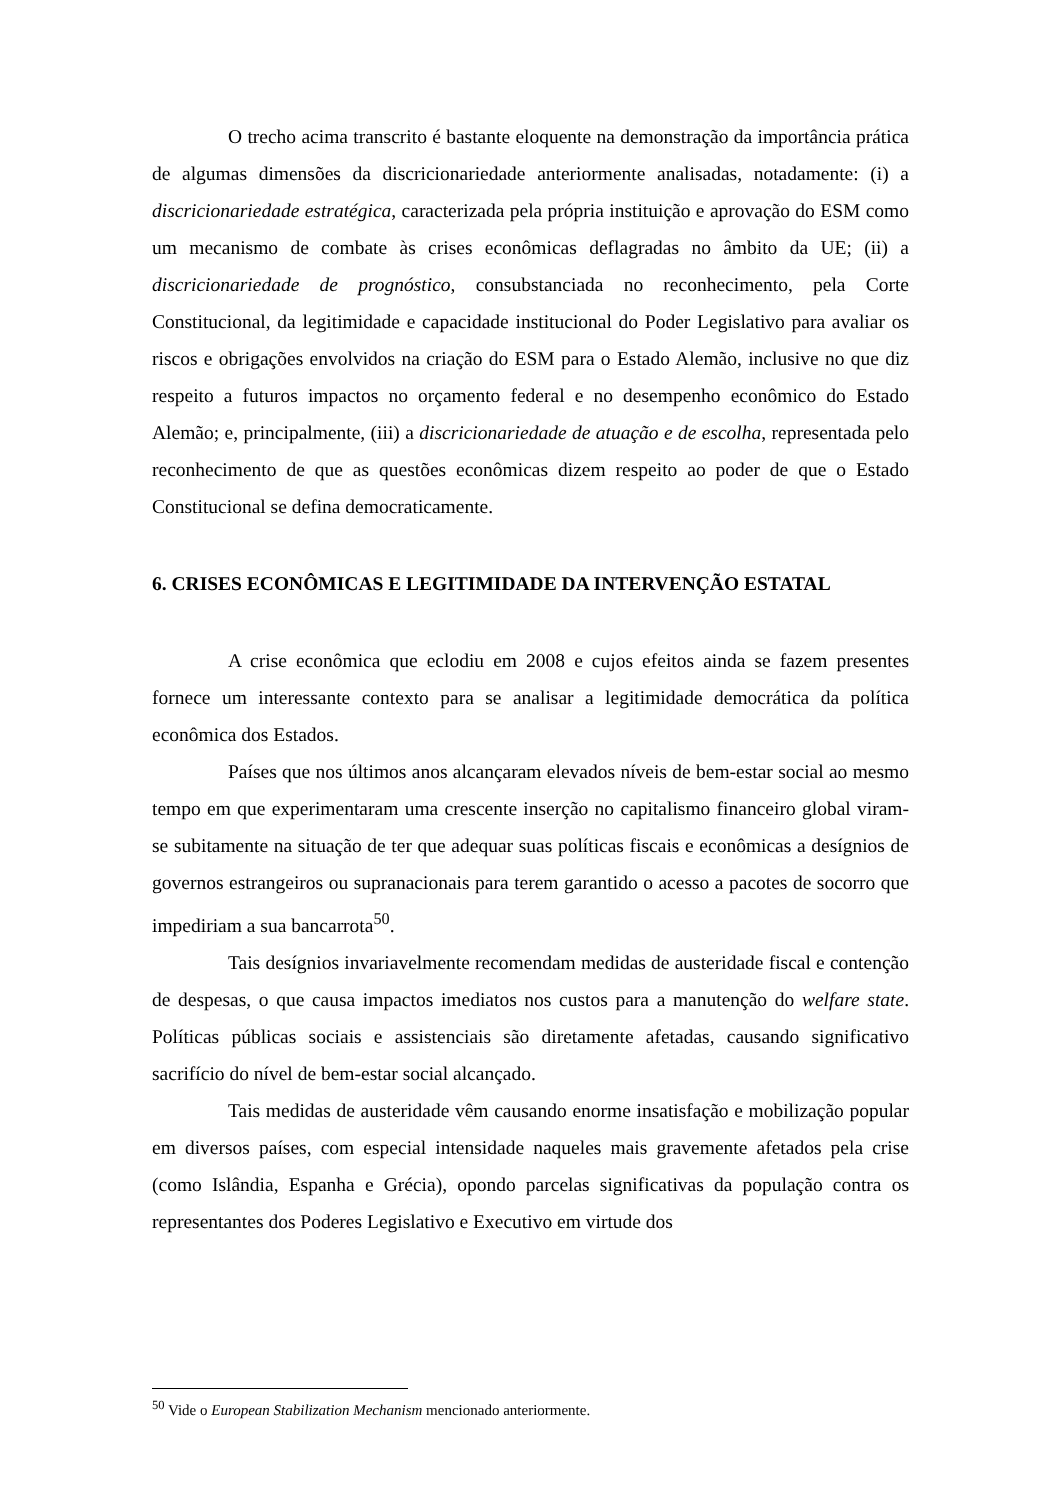O trecho acima transcrito é bastante eloquente na demonstração da importância prática de algumas dimensões da discricionariedade anteriormente analisadas, notadamente: (i) a discricionariedade estratégica, caracterizada pela própria instituição e aprovação do ESM como um mecanismo de combate às crises econômicas deflagradas no âmbito da UE; (ii) a discricionariedade de prognóstico, consubstanciada no reconhecimento, pela Corte Constitucional, da legitimidade e capacidade institucional do Poder Legislativo para avaliar os riscos e obrigações envolvidos na criação do ESM para o Estado Alemão, inclusive no que diz respeito a futuros impactos no orçamento federal e no desempenho econômico do Estado Alemão; e, principalmente, (iii) a discricionariedade de atuação e de escolha, representada pelo reconhecimento de que as questões econômicas dizem respeito ao poder de que o Estado Constitucional se defina democraticamente.
6. CRISES ECONÔMICAS E LEGITIMIDADE DA INTERVENÇÃO ESTATAL
A crise econômica que eclodiu em 2008 e cujos efeitos ainda se fazem presentes fornece um interessante contexto para se analisar a legitimidade democrática da política econômica dos Estados.
Países que nos últimos anos alcançaram elevados níveis de bem-estar social ao mesmo tempo em que experimentaram uma crescente inserção no capitalismo financeiro global viram-se subitamente na situação de ter que adequar suas políticas fiscais e econômicas a desígnios de governos estrangeiros ou supranacionais para terem garantido o acesso a pacotes de socorro que impediriam a sua bancarrota<sup>50</sup>.
Tais desígnios invariavelmente recomendam medidas de austeridade fiscal e contenção de despesas, o que causa impactos imediatos nos custos para a manutenção do welfare state. Políticas públicas sociais e assistenciais são diretamente afetadas, causando significativo sacrifício do nível de bem-estar social alcançado.
Tais medidas de austeridade vêm causando enorme insatisfação e mobilização popular em diversos países, com especial intensidade naqueles mais gravemente afetados pela crise (como Islândia, Espanha e Grécia), opondo parcelas significativas da população contra os representantes dos Poderes Legislativo e Executivo em virtude dos
<sup>50</sup> Vide o European Stabilization Mechanism mencionado anteriormente.